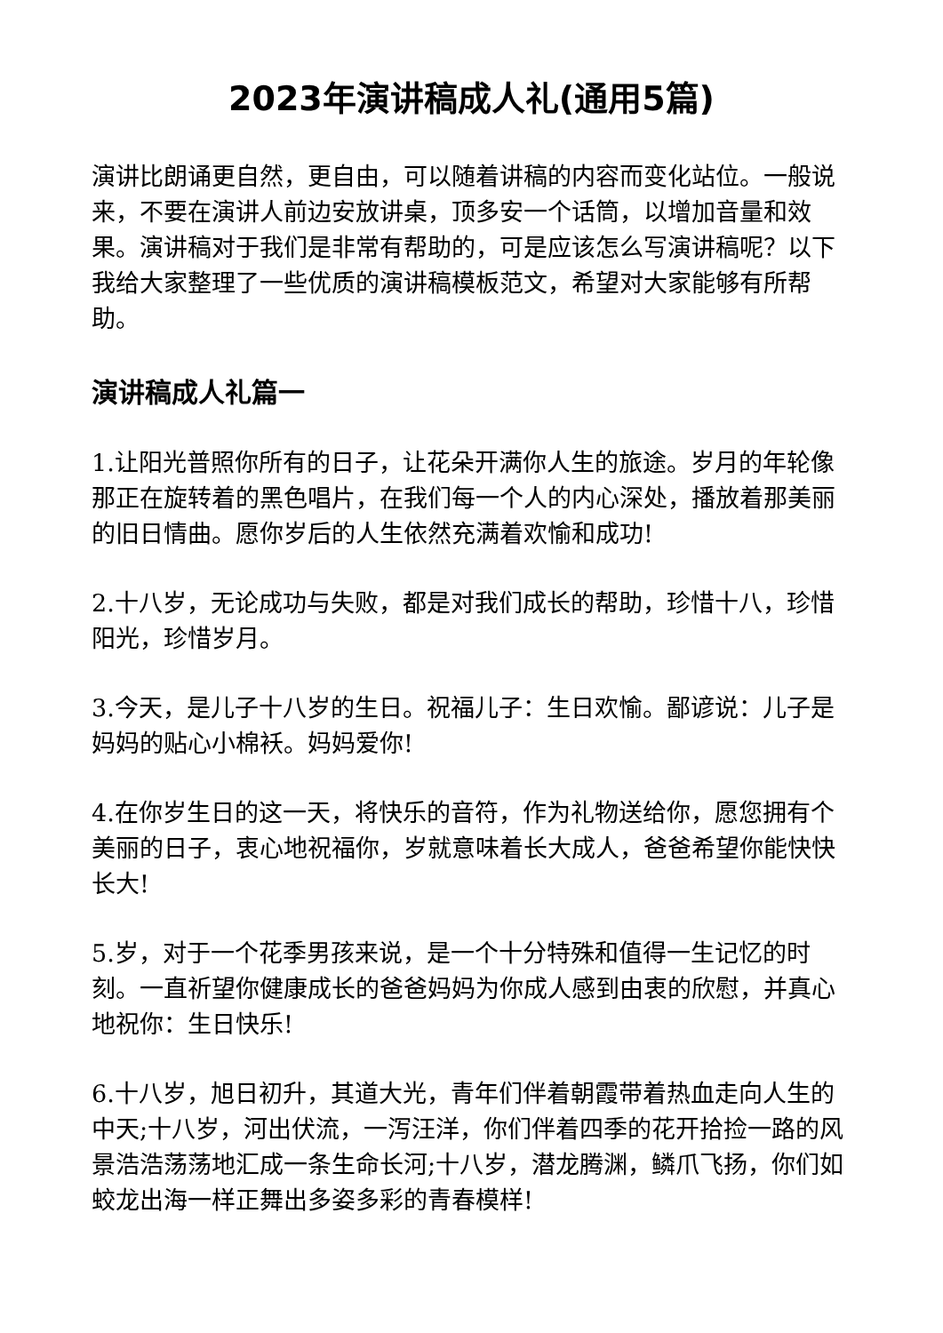2023年演讲稿成人礼(通用5篇)
演讲比朗诵更自然，更自由，可以随着讲稿的内容而变化站位。一般说来，不要在演讲人前边安放讲桌，顶多安一个话筒，以增加音量和效果。演讲稿对于我们是非常有帮助的，可是应该怎么写演讲稿呢？以下我给大家整理了一些优质的演讲稿模板范文，希望对大家能够有所帮助。
演讲稿成人礼篇一
1.让阳光普照你所有的日子，让花朵开满你人生的旅途。岁月的年轮像那正在旋转着的黑色唱片，在我们每一个人的内心深处，播放着那美丽的旧日情曲。愿你岁后的人生依然充满着欢愉和成功!
2.十八岁，无论成功与失败，都是对我们成长的帮助，珍惜十八，珍惜阳光，珍惜岁月。
3.今天，是儿子十八岁的生日。祝福儿子：生日欢愉。鄙谚说：儿子是妈妈的贴心小棉袄。妈妈爱你!
4.在你岁生日的这一天，将快乐的音符，作为礼物送给你，愿您拥有个美丽的日子，衷心地祝福你，岁就意味着长大成人，爸爸希望你能快快长大!
5.岁，对于一个花季男孩来说，是一个十分特殊和值得一生记忆的时刻。一直祈望你健康成长的爸爸妈妈为你成人感到由衷的欣慰，并真心地祝你：生日快乐!
6.十八岁，旭日初升，其道大光，青年们伴着朝霞带着热血走向人生的中天;十八岁，河出伏流，一泻汪洋，你们伴着四季的花开拾捡一路的风景浩浩荡荡地汇成一条生命长河;十八岁，潜龙腾渊，鳞爪飞扬，你们如蛟龙出海一样正舞出多姿多彩的青春模样!